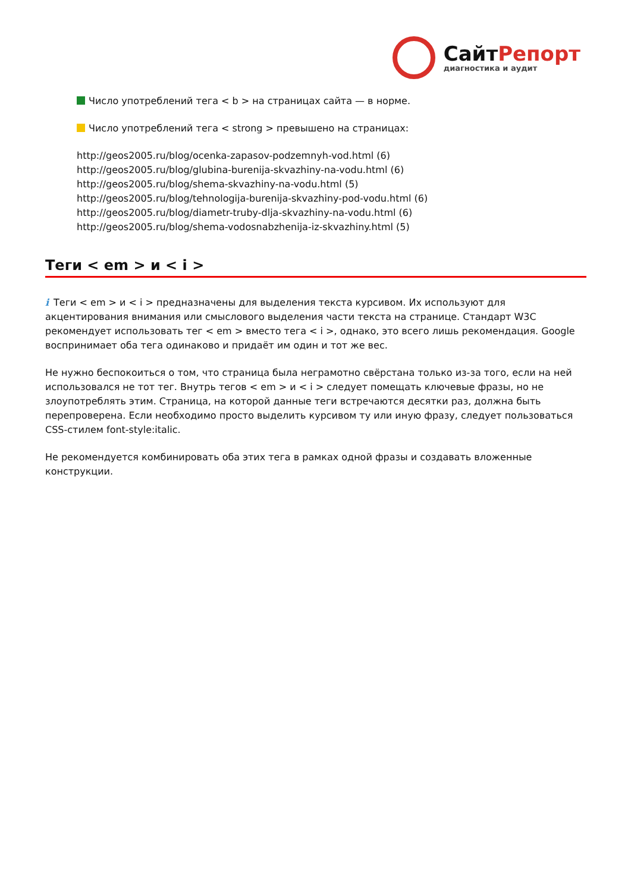СайтРепорт
диагностика и аудит
Число употреблений тега < b > на страницах сайта — в норме.
Число употреблений тега < strong > превышено на страницах:
http://geos2005.ru/blog/ocenka-zapasov-podzemnyh-vod.html (6)
http://geos2005.ru/blog/glubina-burenija-skvazhiny-na-vodu.html (6)
http://geos2005.ru/blog/shema-skvazhiny-na-vodu.html (5)
http://geos2005.ru/blog/tehnologija-burenija-skvazhiny-pod-vodu.html (6)
http://geos2005.ru/blog/diametr-truby-dlja-skvazhiny-na-vodu.html (6)
http://geos2005.ru/blog/shema-vodosnabzhenija-iz-skvazhiny.html (5)
Теги < em > и < i >
i Теги < em > и < i > предназначены для выделения текста курсивом. Их используют для акцентирования внимания или смыслового выделения части текста на странице. Стандарт W3C рекомендует использовать тег < em > вместо тега < i >, однако, это всего лишь рекомендация. Google воспринимает оба тега одинаково и придаёт им один и тот же вес.
Не нужно беспокоиться о том, что страница была неграмотно свёрстана только из-за того, если на ней использовался не тот тег. Внутрь тегов < em > и < i > следует помещать ключевые фразы, но не злоупотреблять этим. Страница, на которой данные теги встречаются десятки раз, должна быть перепроверена. Если необходимо просто выделить курсивом ту или иную фразу, следует пользоваться CSS-стилем font-style:italic.
Не рекомендуется комбинировать оба этих тега в рамках одной фразы и создавать вложенные конструкции.